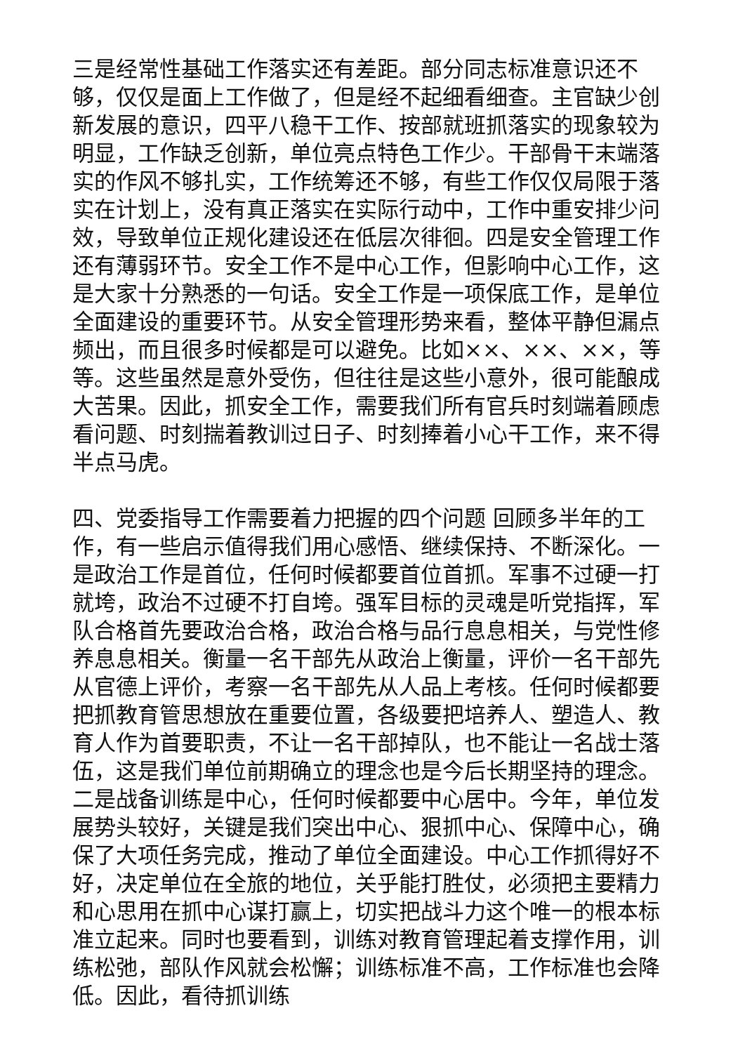三是经常性基础工作落实还有差距。部分同志标准意识还不够，仅仅是面上工作做了，但是经不起细看细查。主官缺少创新发展的意识，四平八稳干工作、按部就班抓落实的现象较为明显，工作缺乏创新，单位亮点特色工作少。干部骨干末端落实的作风不够扎实，工作统筹还不够，有些工作仅仅局限于落实在计划上，没有真正落实在实际行动中，工作中重安排少问效，导致单位正规化建设还在低层次徘徊。四是安全管理工作还有薄弱环节。安全工作不是中心工作，但影响中心工作，这是大家十分熟悉的一句话。安全工作是一项保底工作，是单位全面建设的重要环节。从安全管理形势来看，整体平静但漏点频出，而且很多时候都是可以避免。比如××、××、××，等等。这些虽然是意外受伤，但往往是这些小意外，很可能酿成大苦果。因此，抓安全工作，需要我们所有官兵时刻端着顾虑看问题、时刻揣着教训过日子、时刻捧着小心干工作，来不得半点马虎。
四、党委指导工作需要着力把握的四个问题 回顾多半年的工作，有一些启示值得我们用心感悟、继续保持、不断深化。一是政治工作是首位，任何时候都要首位首抓。军事不过硬一打就垮，政治不过硬不打自垮。强军目标的灵魂是听党指挥，军队合格首先要政治合格，政治合格与品行息息相关，与党性修养息息相关。衡量一名干部先从政治上衡量，评价一名干部先从官德上评价，考察一名干部先从人品上考核。任何时候都要把抓教育管思想放在重要位置，各级要把培养人、塑造人、教育人作为首要职责，不让一名干部掉队，也不能让一名战士落伍，这是我们单位前期确立的理念也是今后长期坚持的理念。二是战备训练是中心，任何时候都要中心居中。今年，单位发展势头较好，关键是我们突出中心、狠抓中心、保障中心，确保了大项任务完成，推动了单位全面建设。中心工作抓得好不好，决定单位在全旅的地位，关乎能打胜仗，必须把主要精力和心思用在抓中心谋打赢上，切实把战斗力这个唯一的根本标准立起来。同时也要看到，训练对教育管理起着支撑作用，训练松弛，部队作风就会松懈；训练标准不高，工作标准也会降低。因此，看待抓训练